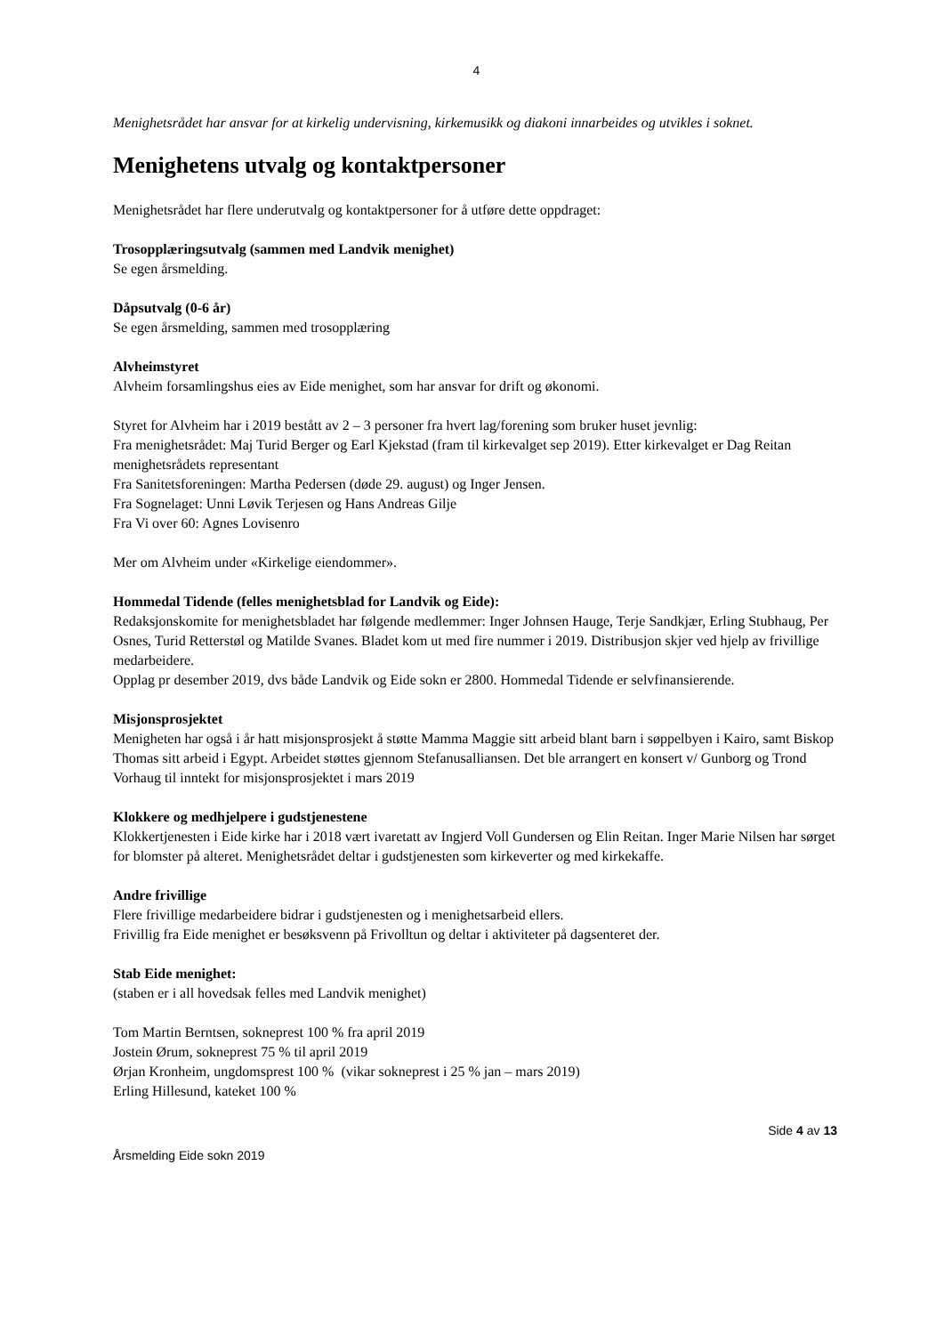4
Menighetsrådet har ansvar for at kirkelig undervisning, kirkemusikk og diakoni innarbeides og utvikles i soknet.
Menighetens utvalg og kontaktpersoner
Menighetsrådet har flere underutvalg og kontaktpersoner for å utføre dette oppdraget:
Trosopplæringsutvalg (sammen med Landvik menighet)
Se egen årsmelding.
Dåpsutvalg (0-6 år)
Se egen årsmelding, sammen med trosopplæring
Alvheimstyret
Alvheim forsamlingshus eies av Eide menighet, som har ansvar for drift og økonomi.
Styret for Alvheim har i 2019 bestått av 2 – 3 personer fra hvert lag/forening som bruker huset jevnlig:
Fra menighetsrådet: Maj Turid Berger og Earl Kjekstad (fram til kirkevalget sep 2019). Etter kirkevalget er Dag Reitan menighetsrådets representant
Fra Sanitetsforeningen: Martha Pedersen (døde 29. august) og Inger Jensen.
Fra Sognelaget: Unni Løvik Terjesen og Hans Andreas Gilje
Fra Vi over 60: Agnes Lovisenro
Mer om Alvheim under «Kirkelige eiendommer».
Hommedal Tidende (felles menighetsblad for Landvik og Eide):
Redaksjonskomite for menighetsbladet har følgende medlemmer: Inger Johnsen Hauge, Terje Sandkjær, Erling Stubhaug, Per Osnes, Turid Retterstøl og Matilde Svanes. Bladet kom ut med fire nummer i 2019. Distribusjon skjer ved hjelp av frivillige medarbeidere.
Opplag pr desember 2019, dvs både Landvik og Eide sokn er 2800. Hommedal Tidende er selvfinansierende.
Misjonsprosjektet
Menigheten har også i år hatt misjonsprosjekt å støtte Mamma Maggie sitt arbeid blant barn i søppelbyen i Kairo, samt Biskop Thomas sitt arbeid i Egypt. Arbeidet støttes gjennom Stefanusalliansen. Det ble arrangert en konsert v/ Gunborg og Trond Vorhaug til inntekt for misjonsprosjektet i mars 2019
Klokkere og medhjelpere i gudstjenestene
Klokkertjenesten i Eide kirke har i 2018 vært ivaretatt av Ingjerd Voll Gundersen og Elin Reitan. Inger Marie Nilsen har sørget for blomster på alteret. Menighetsrådet deltar i gudstjenesten som kirkeverter og med kirkekaffe.
Andre frivillige
Flere frivillige medarbeidere bidrar i gudstjenesten og i menighetsarbeid ellers.
Frivillig fra Eide menighet er besøksvenn på Frivolltun og deltar i aktiviteter på dagsenteret der.
Stab Eide menighet:
(staben er i all hovedsak felles med Landvik menighet)
Tom Martin Berntsen, sokneprest 100 % fra april 2019
Jostein Ørum, sokneprest 75 % til april 2019
Ørjan Kronheim, ungdomsprest 100 % (vikar sokneprest i 25 % jan – mars 2019)
Erling Hillesund, kateket 100 %
Side 4 av 13
Årsmelding Eide sokn 2019